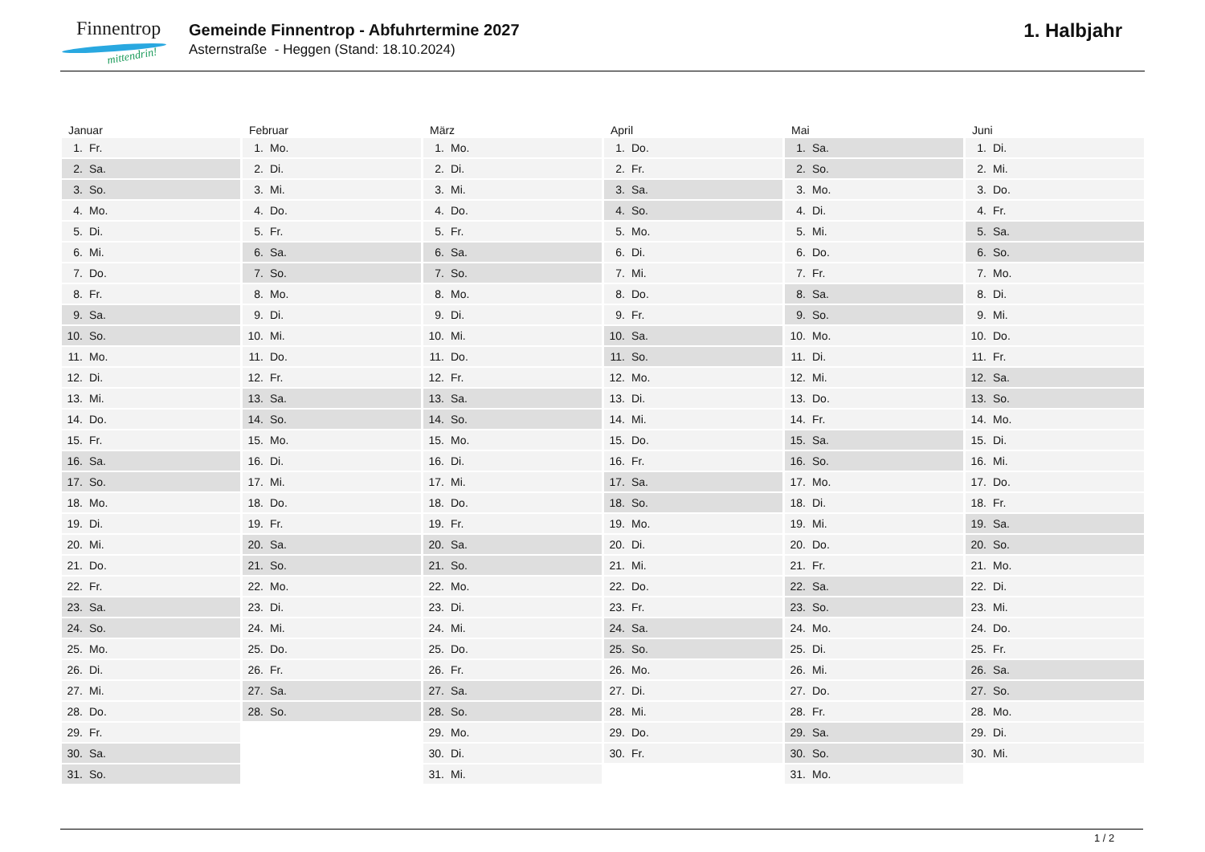Finnentrop
mittendrin!
Gemeinde Finnentrop - Abfuhrtermine 2027
Asternstraße - Heggen (Stand: 18.10.2024)
1. Halbjahr
| Januar | Februar | März | April | Mai | Juni |
| --- | --- | --- | --- | --- | --- |
| 1. Fr. | 1. Mo. | 1. Mo. | 1. Do. | 1. Sa. | 1. Di. |
| 2. Sa. | 2. Di. | 2. Di. | 2. Fr. | 2. So. | 2. Mi. |
| 3. So. | 3. Mi. | 3. Mi. | 3. Sa. | 3. Mo. | 3. Do. |
| 4. Mo. | 4. Do. | 4. Do. | 4. So. | 4. Di. | 4. Fr. |
| 5. Di. | 5. Fr. | 5. Fr. | 5. Mo. | 5. Mi. | 5. Sa. |
| 6. Mi. | 6. Sa. | 6. Sa. | 6. Di. | 6. Do. | 6. So. |
| 7. Do. | 7. So. | 7. So. | 7. Mi. | 7. Fr. | 7. Mo. |
| 8. Fr. | 8. Mo. | 8. Mo. | 8. Do. | 8. Sa. | 8. Di. |
| 9. Sa. | 9. Di. | 9. Di. | 9. Fr. | 9. So. | 9. Mi. |
| 10. So. | 10. Mi. | 10. Mi. | 10. Sa. | 10. Mo. | 10. Do. |
| 11. Mo. | 11. Do. | 11. Do. | 11. So. | 11. Di. | 11. Fr. |
| 12. Di. | 12. Fr. | 12. Fr. | 12. Mo. | 12. Mi. | 12. Sa. |
| 13. Mi. | 13. Sa. | 13. Sa. | 13. Di. | 13. Do. | 13. So. |
| 14. Do. | 14. So. | 14. So. | 14. Mi. | 14. Fr. | 14. Mo. |
| 15. Fr. | 15. Mo. | 15. Mo. | 15. Do. | 15. Sa. | 15. Di. |
| 16. Sa. | 16. Di. | 16. Di. | 16. Fr. | 16. So. | 16. Mi. |
| 17. So. | 17. Mi. | 17. Mi. | 17. Sa. | 17. Mo. | 17. Do. |
| 18. Mo. | 18. Do. | 18. Do. | 18. So. | 18. Di. | 18. Fr. |
| 19. Di. | 19. Fr. | 19. Fr. | 19. Mo. | 19. Mi. | 19. Sa. |
| 20. Mi. | 20. Sa. | 20. Sa. | 20. Di. | 20. Do. | 20. So. |
| 21. Do. | 21. So. | 21. So. | 21. Mi. | 21. Fr. | 21. Mo. |
| 22. Fr. | 22. Mo. | 22. Mo. | 22. Do. | 22. Sa. | 22. Di. |
| 23. Sa. | 23. Di. | 23. Di. | 23. Fr. | 23. So. | 23. Mi. |
| 24. So. | 24. Mi. | 24. Mi. | 24. Sa. | 24. Mo. | 24. Do. |
| 25. Mo. | 25. Do. | 25. Do. | 25. So. | 25. Di. | 25. Fr. |
| 26. Di. | 26. Fr. | 26. Fr. | 26. Mo. | 26. Mi. | 26. Sa. |
| 27. Mi. | 27. Sa. | 27. Sa. | 27. Di. | 27. Do. | 27. So. |
| 28. Do. | 28. So. | 28. So. | 28. Mi. | 28. Fr. | 28. Mo. |
| 29. Fr. | | 29. Mo. | 29. Do. | 29. Sa. | 29. Di. |
| 30. Sa. | | 30. Di. | 30. Fr. | 30. So. | 30. Mi. |
| 31. So. | | 31. Mi. | | 31. Mo. | |
1 / 2